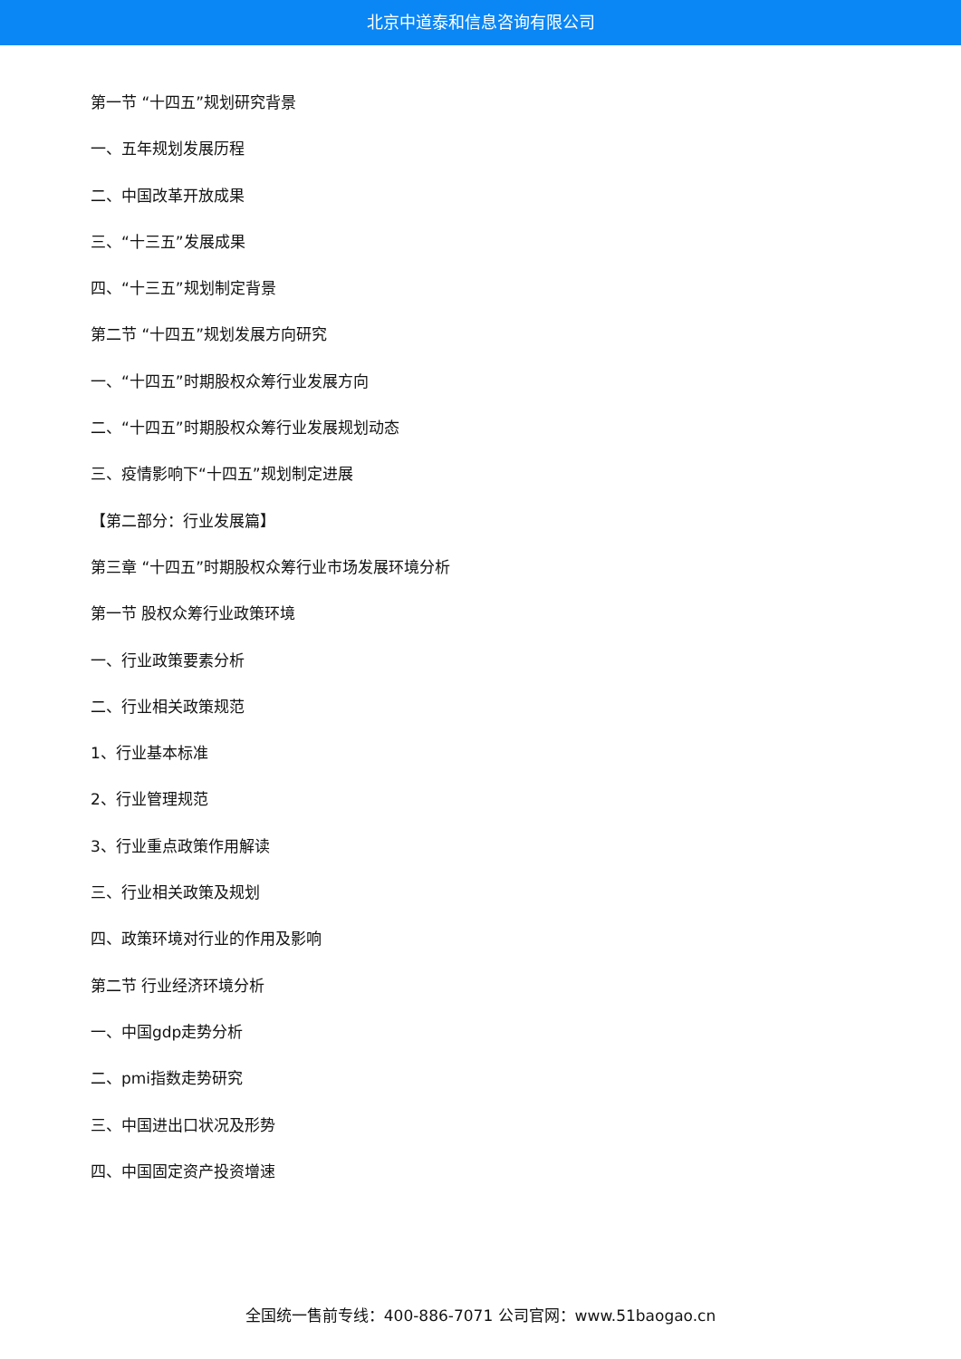北京中道泰和信息咨询有限公司
第一节 “十四五”规划研究背景
一、五年规划发展历程
二、中国改革开放成果
三、“十三五”发展成果
四、“十三五”规划制定背景
第二节 “十四五”规划发展方向研究
一、“十四五”时期股权众筹行业发展方向
二、“十四五”时期股权众筹行业发展规划动态
三、疫情影响下“十四五”规划制定进展
【第二部分：行业发展篇】
第三章 “十四五”时期股权众筹行业市场发展环境分析
第一节 股权众筹行业政策环境
一、行业政策要素分析
二、行业相关政策规范
1、行业基本标准
2、行业管理规范
3、行业重点政策作用解读
三、行业相关政策及规划
四、政策环境对行业的作用及影响
第二节 行业经济环境分析
一、中国gdp走势分析
二、pmi指数走势研究
三、中国进出口状况及形势
四、中国固定资产投资增速
全国统一售前专线：400-886-7071 公司官网：www.51baogao.cn